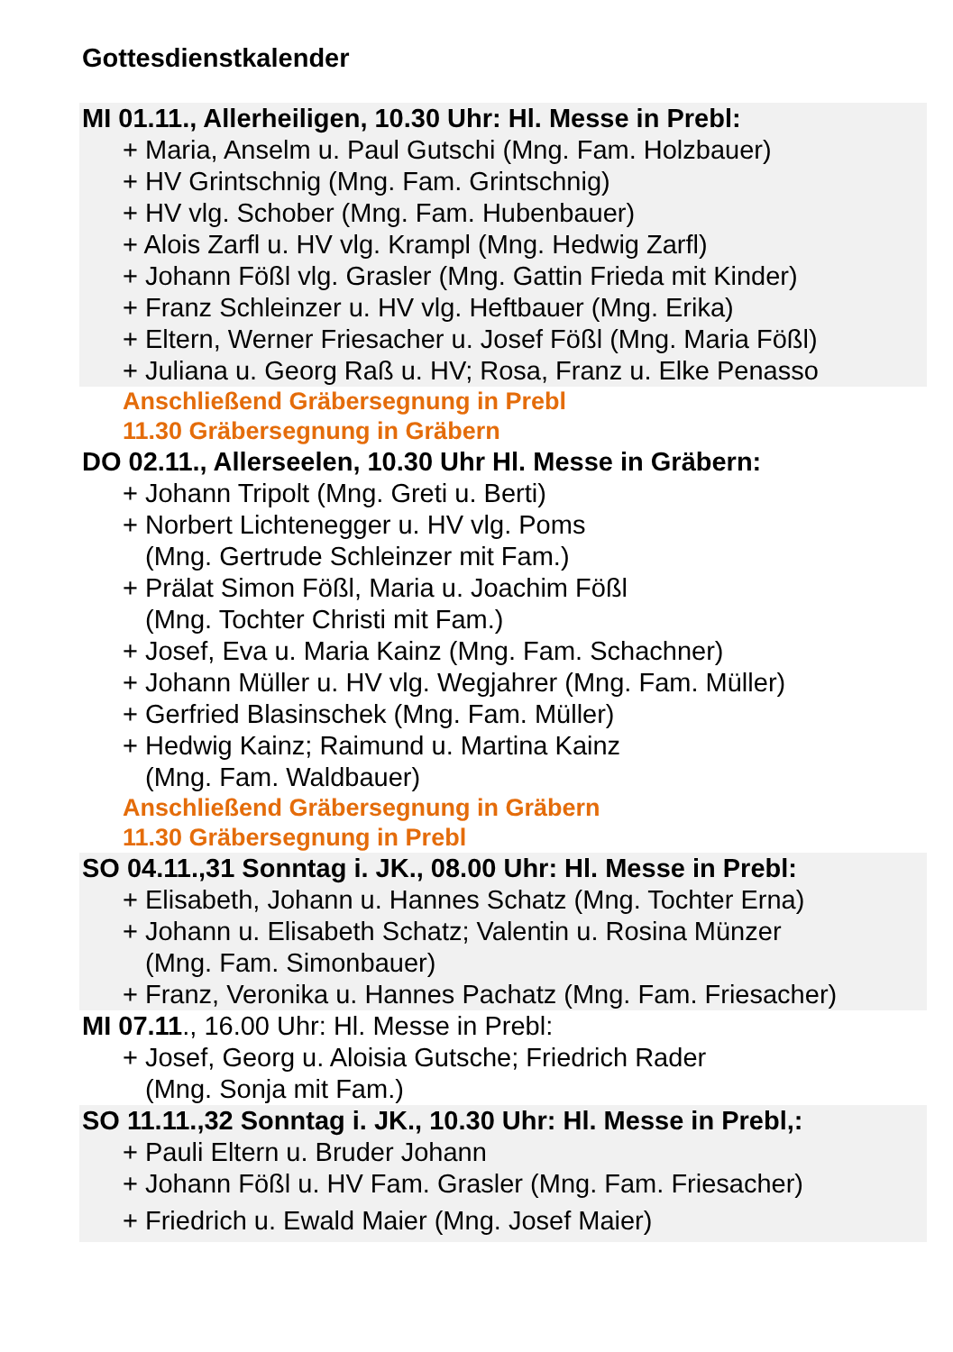Gottesdienstkalender
MI 01.11., Allerheiligen, 10.30 Uhr: Hl. Messe in Prebl:
+ Maria, Anselm u. Paul Gutschi (Mng. Fam. Holzbauer)
+ HV Grintschnig (Mng. Fam. Grintschnig)
+ HV vlg. Schober (Mng. Fam. Hubenbauer)
+ Alois Zarfl u. HV vlg. Krampl (Mng. Hedwig Zarfl)
+ Johann Fößl vlg. Grasler (Mng. Gattin Frieda mit Kinder)
+ Franz Schleinzer u. HV vlg. Heftbauer (Mng. Erika)
+ Eltern, Werner Friesacher u. Josef Fößl (Mng. Maria Fößl)
+ Juliana u. Georg Raß u. HV; Rosa, Franz u. Elke Penasso
Anschließend Gräbersegnung in Prebl
11.30 Gräbersegnung in Gräbern
DO 02.11., Allerseelen, 10.30 Uhr Hl. Messe in Gräbern:
+ Johann Tripolt (Mng. Greti u. Berti)
+ Norbert Lichtenegger u. HV vlg. Poms
(Mng. Gertrude Schleinzer mit Fam.)
+ Prälat Simon Fößl, Maria u. Joachim Fößl
(Mng. Tochter Christi mit Fam.)
+ Josef, Eva u. Maria Kainz (Mng. Fam. Schachner)
+ Johann Müller u. HV vlg. Wegjahrer (Mng. Fam. Müller)
+ Gerfried Blasinschek (Mng. Fam. Müller)
+ Hedwig Kainz; Raimund u. Martina Kainz
(Mng. Fam. Waldbauer)
Anschließend Gräbersegnung in Gräbern
11.30 Gräbersegnung in Prebl
SO 04.11.,31 Sonntag i. JK., 08.00 Uhr: Hl. Messe in Prebl:
+ Elisabeth, Johann u. Hannes Schatz (Mng. Tochter Erna)
+ Johann u. Elisabeth Schatz; Valentin u. Rosina Münzer
(Mng. Fam. Simonbauer)
+ Franz, Veronika u. Hannes Pachatz (Mng. Fam. Friesacher)
MI 07.11., 16.00 Uhr: Hl. Messe in Prebl:
+ Josef, Georg u. Aloisia Gutsche; Friedrich Rader
(Mng. Sonja mit Fam.)
SO 11.11.,32 Sonntag i. JK., 10.30 Uhr: Hl. Messe in Prebl,:
+ Pauli Eltern u. Bruder Johann
+ Johann Fößl u. HV Fam. Grasler (Mng. Fam. Friesacher)
+ Friedrich u. Ewald Maier (Mng. Josef Maier)